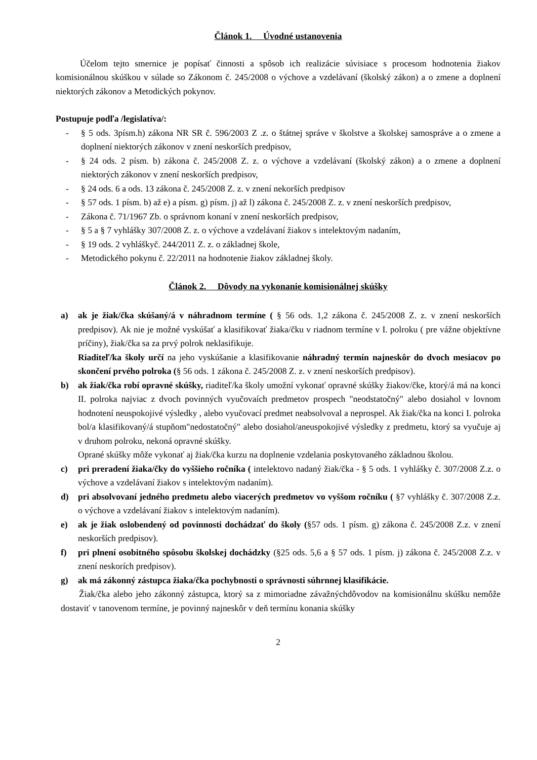Článok 1. Úvodné ustanovenia
Účelom tejto smernice je popísať činnosti a spôsob ich realizácie súvisiace s procesom hodnotenia žiakov komisionálnou skúškou v súlade so Zákonom č. 245/2008 o výchove a vzdelávaní (školský zákon) a o zmene a doplnení niektorých zákonov a Metodických pokynov.
Postupuje podľa /legislatíva/:
- § 5 ods. 3písm.h) zákona NR SR č. 596/2003 Z .z. o štátnej správe v školstve a školskej samospráve a o zmene a doplnení niektorých zákonov v znení neskorších predpisov,
- § 24 ods. 2 písm. b) zákona č. 245/2008 Z. z. o výchove a vzdelávaní (školský zákon) a o zmene a doplnení niektorých zákonov v znení neskorších predpisov,
- § 24 ods. 6 a ods. 13 zákona č. 245/2008 Z. z. v znení nekorších predpisov
- § 57 ods. 1 písm. b) až e) a písm. g) písm. j) až l) zákona č. 245/2008 Z. z. v znení neskorších predpisov,
- Zákona č. 71/1967 Zb. o správnom konaní v znení neskorších predpisov,
- § 5 a § 7 vyhlášky 307/2008 Z. z. o výchove a vzdelávaní žiakov s intelektovým nadaním,
- § 19 ods. 2 vyhláškyč. 244/2011 Z. z. o základnej škole,
- Metodického pokynu č. 22/2011 na hodnotenie žiakov základnej školy.
Článok 2. Dôvody na vykonanie komisionálnej skúšky
a) ak je žiak/čka skúšaný/á v náhradnom termíne ( § 56 ods. 1,2 zákona č. 245/2008 Z. z. v znení neskorších predpisov). Ak nie je možné vyskúšať a klasifikovať žiaka/čku v riadnom termíne v I. polroku ( pre vážne objektívne príčiny), žiak/čka sa za prvý polrok neklasifikuje.
Riaditeľ/ka školy určí na jeho vyskúšanie a klasifikovanie náhradný termín najneskôr do dvoch mesiacov po skončení prvého polroka (§ 56 ods. 1 zákona č. 245/2008 Z. z. v znení neskorších predpisov).
b) ak žiak/čka robí opravné skúšky, riaditeľ/ka školy umožní vykonať opravné skúšky žiakov/čke, ktorý/á má na konci II. polroka najviac z dvoch povinných vyučovaích predmetov prospech "neodstatočný" alebo dosiahol v lovnom hodnotení neuspokojivé výsledky , alebo vyučovací predmet neabsolvoval a neprospel. Ak žiak/čka na konci I. polroka bol/a klasifikovaný/á stupňom"nedostatočný" alebo dosiahol/aneuspokojivé výsledky z predmetu, ktorý sa vyučuje aj v druhom polroku, nekoná opravné skúšky.
Oprané skúšky môže vykonať aj žiak/čka kurzu na doplnenie vzdelania poskytovaného základnou školou.
c) pri preradení žiaka/čky do vyššieho ročníka ( intelektovo nadaný žiak/čka - § 5 ods. 1 vyhlášky č. 307/2008 Z.z. o výchove a vzdelávaní žiakov s intelektovým nadaním).
d) pri absolvovaní jedného predmetu alebo viacerých predmetov vo vyššom ročníku ( §7 vyhlášky č. 307/2008 Z.z. o výchove a vzdelávaní žiakov s intelektovým nadaním).
e) ak je žiak oslobendený od povinnosti dochádzať do školy (§57 ods. 1 písm. g) zákona č. 245/2008 Z.z. v znení neskorších predpisov).
f) pri plnení osobitného spôsobu školskej dochádzky (§25 ods. 5,6 a § 57 ods. 1 písm. j) zákona č. 245/2008 Z.z. v znení neskorích predpisov).
g) ak má zákonný zástupca žiaka/čka pochybnosti o správnosti súhrnnej klasifikácie.
Žiak/čka alebo jeho zákonný zástupca, ktorý sa z mimoriadne závažnýchdôvodov na komisionálnu skúšku nemôže dostaviť v tanovenom termíne, je povinný najneskôr v deň termínu konania skúšky
2